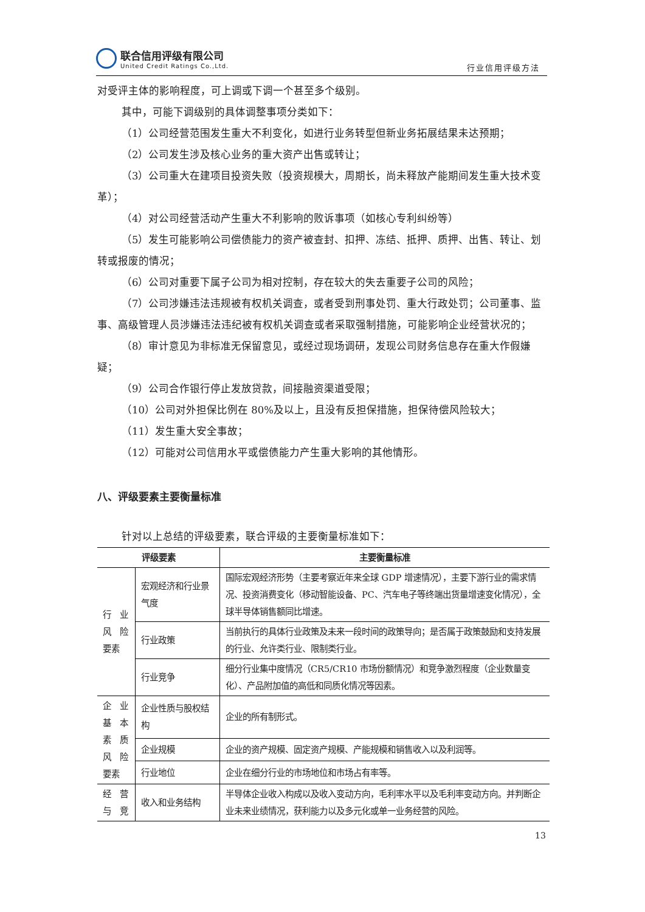联合信用评级有限公司
United Credit Ratings Co.,Ltd.
行业信用评级方法
对受评主体的影响程度，可上调或下调一个甚至多个级别。
其中，可能下调级别的具体调整事项分类如下：
（1）公司经营范围发生重大不利变化，如进行业务转型但新业务拓展结果未达预期；
（2）公司发生涉及核心业务的重大资产出售或转让；
（3）公司重大在建项目投资失败（投资规模大，周期长，尚未释放产能期间发生重大技术变革）；
（4）对公司经营活动产生重大不利影响的败诉事项（如核心专利纠纷等）
（5）发生可能影响公司偿债能力的资产被查封、扣押、冻结、抵押、质押、出售、转让、划转或报废的情况；
（6）公司对重要下属子公司为相对控制，存在较大的失去重要子公司的风险；
（7）公司涉嫌违法违规被有权机关调查，或者受到刑事处罚、重大行政处罚；公司董事、监事、高级管理人员涉嫌违法违纪被有权机关调查或者采取强制措施，可能影响企业经营状况的；
（8）审计意见为非标准无保留意见，或经过现场调研，发现公司财务信息存在重大作假嫌疑；
（9）公司合作银行停止发放贷款，间接融资渠道受限；
（10）公司对外担保比例在 80%及以上，且没有反担保措施，担保待偿风险较大；
（11）发生重大安全事故；
（12）可能对公司信用水平或偿债能力产生重大影响的其他情形。
八、评级要素主要衡量标准
针对以上总结的评级要素，联合评级的主要衡量标准如下：
| 评级要素 | | 主要衡量标准 |
| --- | --- | --- |
| 行 业 风 险 要素 | 宏观经济和行业景气度 | 国际宏观经济形势（主要考察近年来全球 GDP 增速情况），主要下游行业的需求情况、投资消费变化（移动智能设备、PC、汽车电子等终端出货量增速变化情况），全球半导体销售额同比增速。 |
| | 行业政策 | 当前执行的具体行业政策及未来一段时间的政策导向；是否属于政策鼓励和支持发展的行业、允许类行业、限制类行业。 |
| | 行业竞争 | 细分行业集中度情况（CR5/CR10 市场份额情况）和竞争激烈程度（企业数量变化）、产品附加值的高低和同质化情况等因素。 |
| 企 业 基 本 素 质 风 险 要素 | 企业性质与股权结构 | 企业的所有制形式。 |
| | 企业规模 | 企业的资产规模、固定资产规模、产能规模和销售收入以及利润等。 |
| | 行业地位 | 企业在细分行业的市场地位和市场占有率等。 |
| 经 营 与 竞 | 收入和业务结构 | 半导体企业收入构成以及收入变动方向，毛利率水平以及毛利率变动方向。并判断企业未来业绩情况，获利能力以及多元化或单一业务经营的风险。 |
13